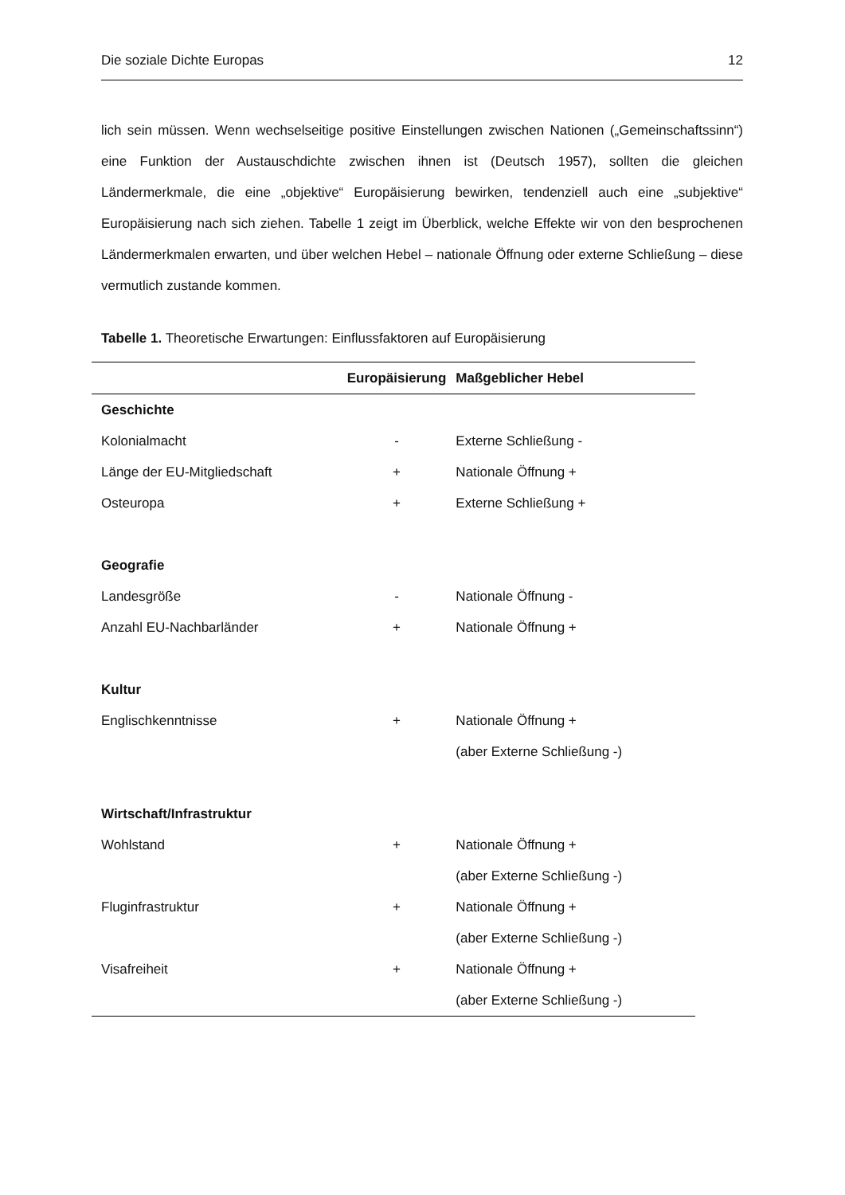Die soziale Dichte Europas 12
lich sein müssen. Wenn wechselseitige positive Einstellungen zwischen Nationen („Gemeinschaftssinn“) eine Funktion der Austauschdichte zwischen ihnen ist (Deutsch 1957), sollten die gleichen Ländermerkmale, die eine „objektive“ Europäisierung bewirken, tendenziell auch eine „subjektive“ Europäisierung nach sich ziehen. Tabelle 1 zeigt im Überblick, welche Effekte wir von den besprochenen Ländermerkmalen erwarten, und über welchen Hebel – nationale Öffnung oder externe Schließung – diese vermutlich zustande kommen.
Tabelle 1. Theoretische Erwartungen: Einflussfaktoren auf Europäisierung
| | Europäisierung | Maßgeblicher Hebel |
| --- | --- | --- |
| Geschichte | | |
| Kolonialmacht | - | Externe Schließung - |
| Länge der EU-Mitgliedschaft | + | Nationale Öffnung + |
| Osteuropa | + | Externe Schließung + |
| Geografie | | |
| Landesgröße | - | Nationale Öffnung - |
| Anzahl EU-Nachbarländer | + | Nationale Öffnung + |
| Kultur | | |
| Englischkenntnisse | + | Nationale Öffnung + |
| | | (aber Externe Schließung -) |
| Wirtschaft/Infrastruktur | | |
| Wohlstand | + | Nationale Öffnung + |
| | | (aber Externe Schließung -) |
| Fluginfrastruktur | + | Nationale Öffnung + |
| | | (aber Externe Schließung -) |
| Visafreiheit | + | Nationale Öffnung + |
| | | (aber Externe Schließung -) |